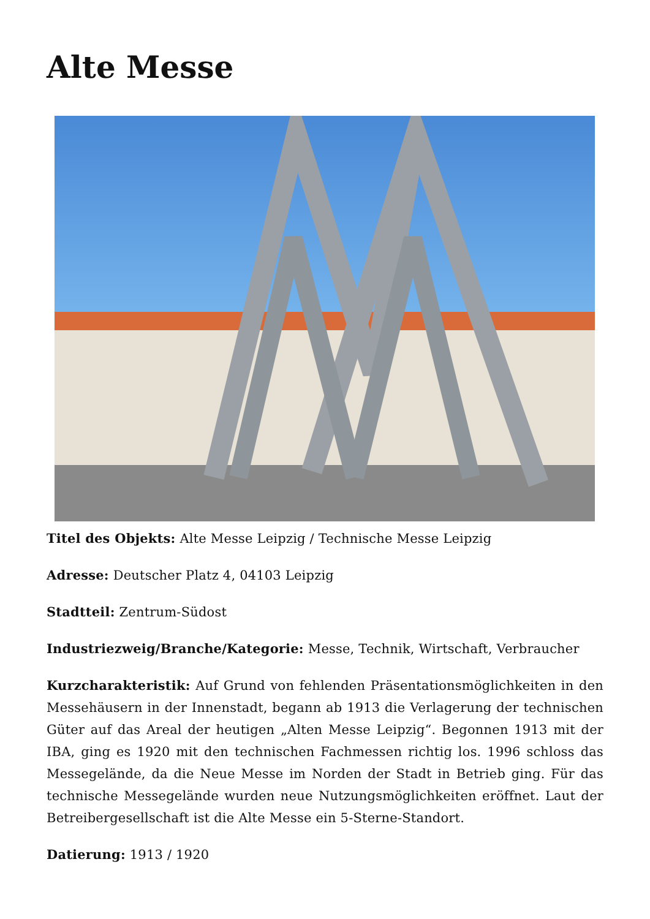Alte Messe
Titel des Objekts: Alte Messe Leipzig / Technische Messe Leipzig
Adresse: Deutscher Platz 4, 04103 Leipzig
Stadtteil: Zentrum-Südost
Industriezweig/Branche/Kategorie: Messe, Technik, Wirtschaft, Verbraucher
Kurzcharakteristik: Auf Grund von fehlenden Präsentationsmöglichkeiten in den Messehäusern in der Innenstadt, begann ab 1913 die Verlagerung der technischen Güter auf das Areal der heutigen „Alten Messe Leipzig“. Begonnen 1913 mit der IBA, ging es 1920 mit den technischen Fachmessen richtig los. 1996 schloss das Messegelände, da die Neue Messe im Norden der Stadt in Betrieb ging. Für das technische Messegelände wurden neue Nutzungsmöglichkeiten eröffnet. Laut der Betreibergesellschaft ist die Alte Messe ein 5-Sterne-Standort.
Datierung: 1913 / 1920